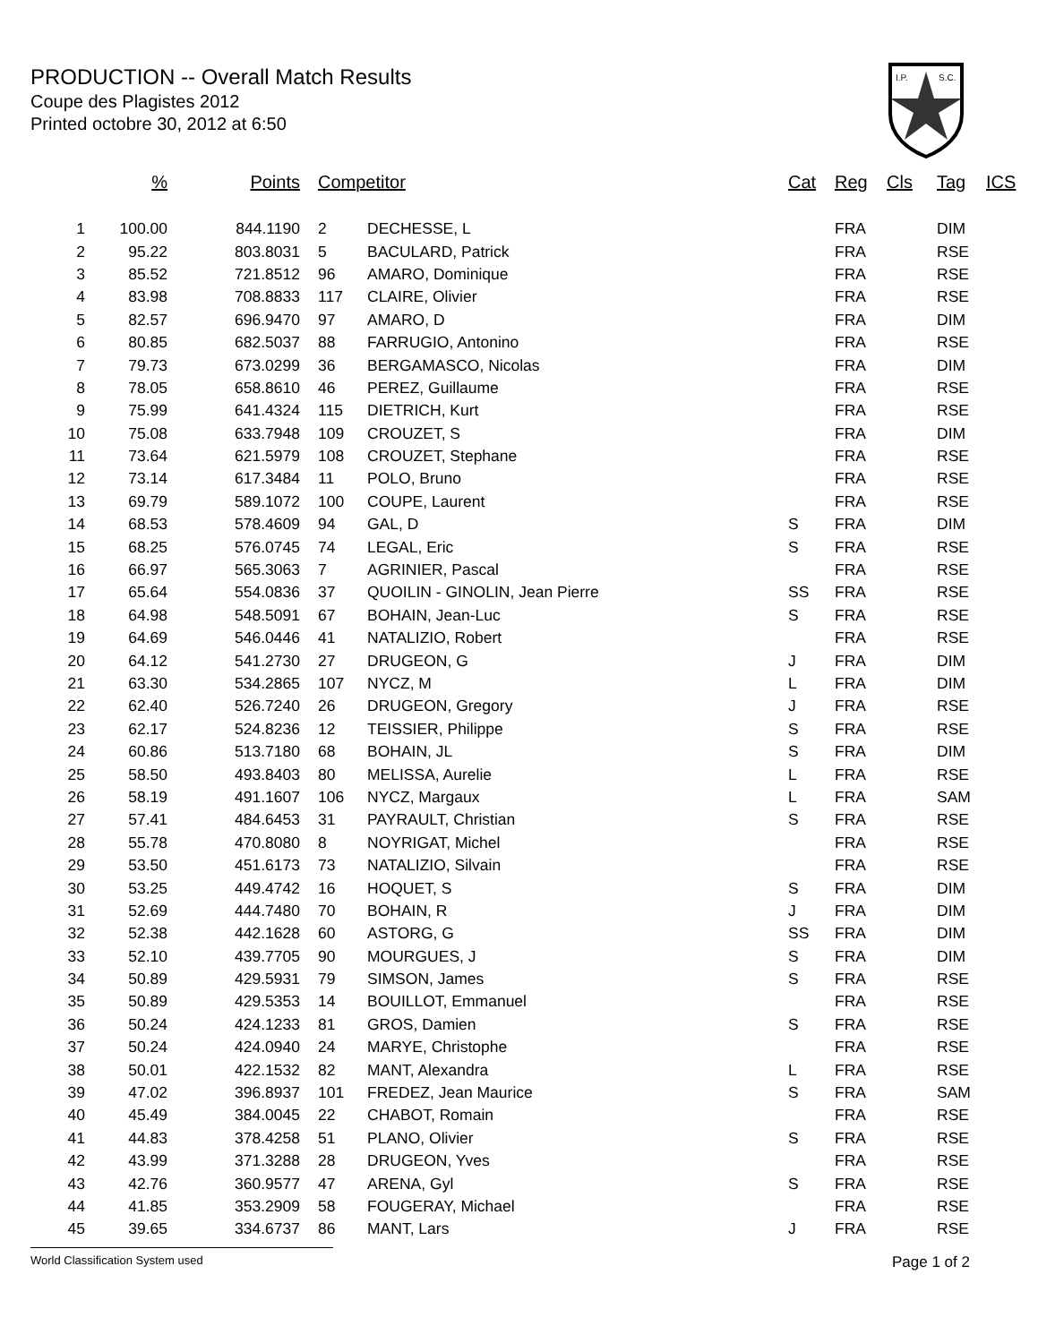PRODUCTION -- Overall Match Results
Coupe des Plagistes 2012
Printed octobre 30, 2012 at 6:50
I.P.
S.C.
| | % | Points | Competitor | | Cat | Reg | Cls | Tag | ICS |
| --- | --- | --- | --- | --- | --- | --- | --- | --- | --- |
| 1 | 100.00 | 844.1190 | 2 | DECHESSE, L | | FRA | | DIM | |
| 2 | 95.22 | 803.8031 | 5 | BACULARD, Patrick | | FRA | | RSE | |
| 3 | 85.52 | 721.8512 | 96 | AMARO, Dominique | | FRA | | RSE | |
| 4 | 83.98 | 708.8833 | 117 | CLAIRE, Olivier | | FRA | | RSE | |
| 5 | 82.57 | 696.9470 | 97 | AMARO, D | | FRA | | DIM | |
| 6 | 80.85 | 682.5037 | 88 | FARRUGIO, Antonino | | FRA | | RSE | |
| 7 | 79.73 | 673.0299 | 36 | BERGAMASCO, Nicolas | | FRA | | DIM | |
| 8 | 78.05 | 658.8610 | 46 | PEREZ, Guillaume | | FRA | | RSE | |
| 9 | 75.99 | 641.4324 | 115 | DIETRICH, Kurt | | FRA | | RSE | |
| 10 | 75.08 | 633.7948 | 109 | CROUZET, S | | FRA | | DIM | |
| 11 | 73.64 | 621.5979 | 108 | CROUZET, Stephane | | FRA | | RSE | |
| 12 | 73.14 | 617.3484 | 11 | POLO, Bruno | | FRA | | RSE | |
| 13 | 69.79 | 589.1072 | 100 | COUPE, Laurent | | FRA | | RSE | |
| 14 | 68.53 | 578.4609 | 94 | GAL, D | S | FRA | | DIM | |
| 15 | 68.25 | 576.0745 | 74 | LEGAL, Eric | S | FRA | | RSE | |
| 16 | 66.97 | 565.3063 | 7 | AGRINIER, Pascal | | FRA | | RSE | |
| 17 | 65.64 | 554.0836 | 37 | QUOILIN - GINOLIN, Jean Pierre | SS | FRA | | RSE | |
| 18 | 64.98 | 548.5091 | 67 | BOHAIN, Jean-Luc | S | FRA | | RSE | |
| 19 | 64.69 | 546.0446 | 41 | NATALIZIO, Robert | | FRA | | RSE | |
| 20 | 64.12 | 541.2730 | 27 | DRUGEON, G | J | FRA | | DIM | |
| 21 | 63.30 | 534.2865 | 107 | NYCZ, M | L | FRA | | DIM | |
| 22 | 62.40 | 526.7240 | 26 | DRUGEON, Gregory | J | FRA | | RSE | |
| 23 | 62.17 | 524.8236 | 12 | TEISSIER, Philippe | S | FRA | | RSE | |
| 24 | 60.86 | 513.7180 | 68 | BOHAIN, JL | S | FRA | | DIM | |
| 25 | 58.50 | 493.8403 | 80 | MELISSA, Aurelie | L | FRA | | RSE | |
| 26 | 58.19 | 491.1607 | 106 | NYCZ, Margaux | L | FRA | | SAM | |
| 27 | 57.41 | 484.6453 | 31 | PAYRAULT, Christian | S | FRA | | RSE | |
| 28 | 55.78 | 470.8080 | 8 | NOYRIGAT, Michel | | FRA | | RSE | |
| 29 | 53.50 | 451.6173 | 73 | NATALIZIO, Silvain | | FRA | | RSE | |
| 30 | 53.25 | 449.4742 | 16 | HOQUET, S | S | FRA | | DIM | |
| 31 | 52.69 | 444.7480 | 70 | BOHAIN, R | J | FRA | | DIM | |
| 32 | 52.38 | 442.1628 | 60 | ASTORG, G | SS | FRA | | DIM | |
| 33 | 52.10 | 439.7705 | 90 | MOURGUES, J | S | FRA | | DIM | |
| 34 | 50.89 | 429.5931 | 79 | SIMSON, James | S | FRA | | RSE | |
| 35 | 50.89 | 429.5353 | 14 | BOUILLOT, Emmanuel | | FRA | | RSE | |
| 36 | 50.24 | 424.1233 | 81 | GROS, Damien | S | FRA | | RSE | |
| 37 | 50.24 | 424.0940 | 24 | MARYE, Christophe | | FRA | | RSE | |
| 38 | 50.01 | 422.1532 | 82 | MANT, Alexandra | L | FRA | | RSE | |
| 39 | 47.02 | 396.8937 | 101 | FREDEZ, Jean Maurice | S | FRA | | SAM | |
| 40 | 45.49 | 384.0045 | 22 | CHABOT, Romain | | FRA | | RSE | |
| 41 | 44.83 | 378.4258 | 51 | PLANO, Olivier | S | FRA | | RSE | |
| 42 | 43.99 | 371.3288 | 28 | DRUGEON, Yves | | FRA | | RSE | |
| 43 | 42.76 | 360.9577 | 47 | ARENA, Gyl | S | FRA | | RSE | |
| 44 | 41.85 | 353.2909 | 58 | FOUGERAY, Michael | | FRA | | RSE | |
| 45 | 39.65 | 334.6737 | 86 | MANT, Lars | J | FRA | | RSE | |
World Classification System used Page 1 of 2